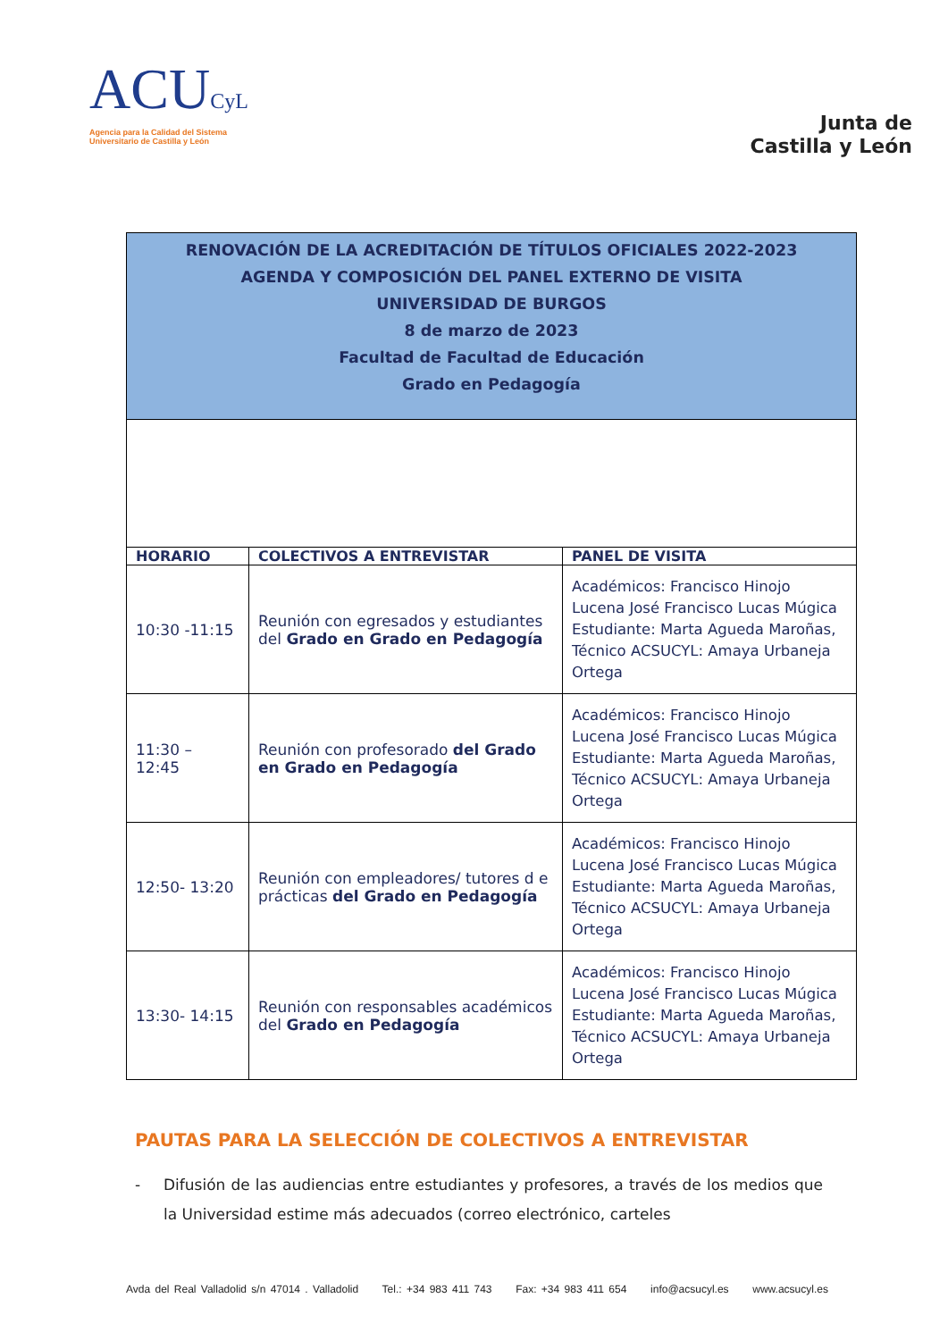ACUCyL
Agencia para la Calidad del Sistema
Universitario de Castilla y León
Junta de
Castilla y León
| RENOVACIÓN DE LA ACREDITACIÓN DE TÍTULOS OFICIALES 2022-2023 AGENDA Y COMPOSICIÓN DEL PANEL EXTERNO DE VISITA UNIVERSIDAD DE BURGOS 8 de marzo de 2023 Facultad de Facultad de Educación Grado en Pedagogía | | |
| HORARIO | COLECTIVOS A ENTREVISTAR | PANEL DE VISITA |
| 10:30 -11:15 | Reunión con egresados y estudiantes del Grado en Grado en Pedagogía | Académicos: Francisco Hinojo Lucena José Francisco Lucas Múgica Estudiante: Marta Agueda Maroñas, Técnico ACSUCYL: Amaya Urbaneja Ortega |
| 11:30 – 12:45 | Reunión con profesorado del Grado en Grado en Pedagogía | Académicos: Francisco Hinojo Lucena José Francisco Lucas Múgica Estudiante: Marta Agueda Maroñas, Técnico ACSUCYL: Amaya Urbaneja Ortega |
| 12:50- 13:20 | Reunión con empleadores/ tutores d e prácticas del Grado en Pedagogía | Académicos: Francisco Hinojo Lucena José Francisco Lucas Múgica Estudiante: Marta Agueda Maroñas, Técnico ACSUCYL: Amaya Urbaneja Ortega |
| 13:30- 14:15 | Reunión con responsables académicos del Grado en Pedagogía | Académicos: Francisco Hinojo Lucena José Francisco Lucas Múgica Estudiante: Marta Agueda Maroñas, Técnico ACSUCYL: Amaya Urbaneja Ortega |
PAUTAS PARA LA SELECCIÓN DE COLECTIVOS A ENTREVISTAR
- Difusión de las audiencias entre estudiantes y profesores, a través de los medios que la Universidad estime más adecuados (correo electrónico, carteles
Avda del Real Valladolid s/n 47014 . Valladolid Tel.: +34 983 411 743 Fax: +34 983 411 654 info@acsucyl.es www.acsucyl.es